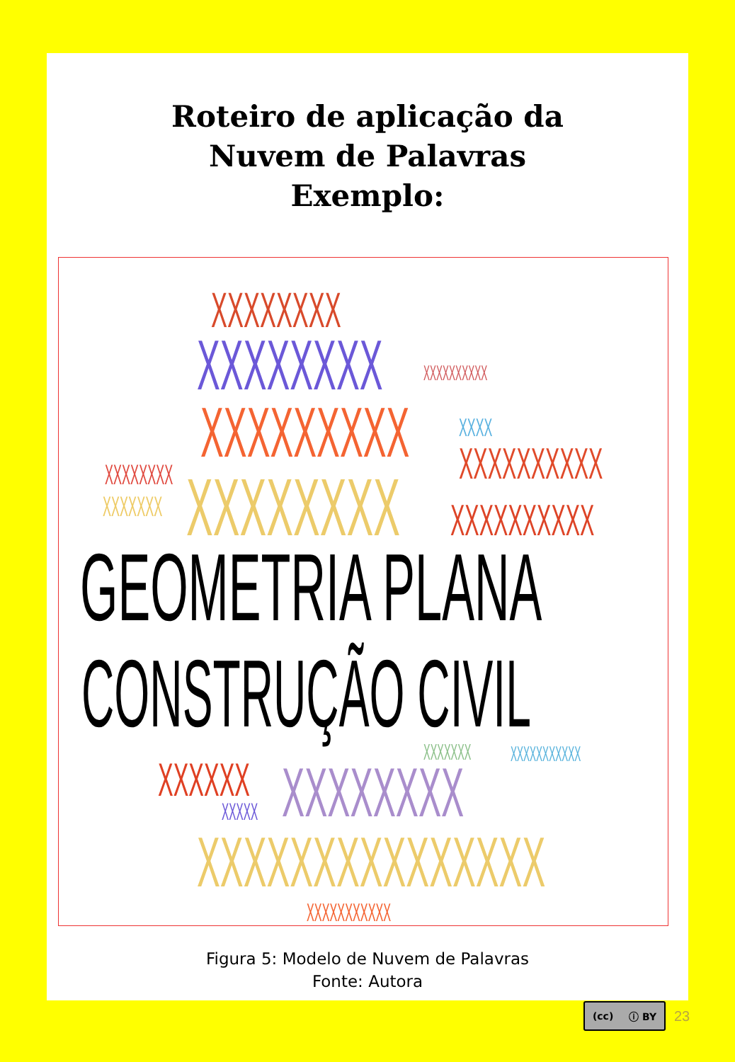Roteiro de aplicação da
Nuvem de Palavras
Exemplo:
XXXXXXXX
XXXXXXXX XXXXXXXXXX
XXXXXXXXX XXXX
XXXXXXXXXX
XXXXXXXX
XXXXXXX XXXXXXXX XXXXXXXXXX
GEOMETRIA PLANA
CONSTRUÇÃO CIVIL XXXXXXX XXXXXXXXXXX
XXXXXX XXXXX XXXXXXXX
XXXXXXXXXXXXXXX XXXXXXXXXXX
Figura 5: Modelo de Nuvem de Palavras
Fonte: Autora
(cc) ⓘ BY
23